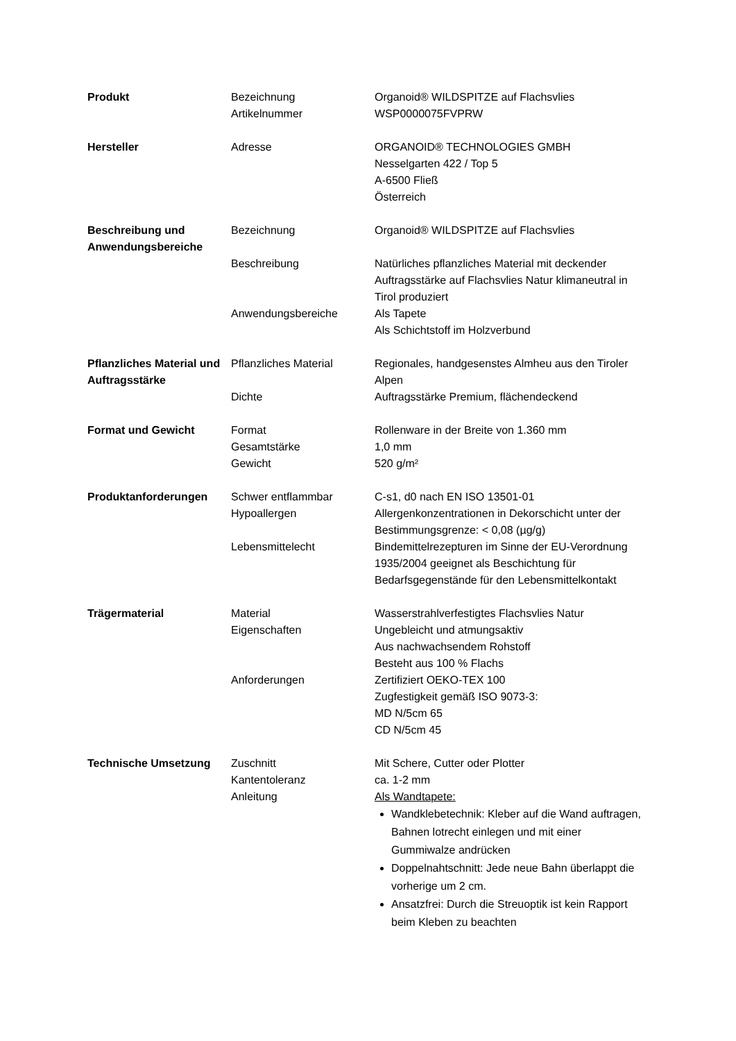| Produkt | Bezeichnung Artikelnummer | Organoid® WILDSPITZE auf Flachsvlies WSP0000075FVPRW |
| Hersteller | Adresse | ORGANOID® TECHNOLOGIES GMBH Nesselgarten 422 / Top 5 A-6500 Fließ Österreich |
| Beschreibung und Anwendungsbereiche | Bezeichnung Beschreibung Anwendungsbereiche | Organoid® WILDSPITZE auf Flachsvlies Natürliches pflanzliches Material mit deckender Auftragsstärke auf Flachsvlies Natur klimaneutral in Tirol produziert Als Tapete Als Schichtstoff im Holzverbund |
| Pflanzliches Material und Auftragsstärke | Pflanzliches Material Dichte | Regionales, handgesenstes Almheu aus den Tiroler Alpen Auftragsstärke Premium, flächendeckend |
| Format und Gewicht | Format Gesamtstärke Gewicht | Rollenware in der Breite von 1.360 mm 1,0 mm 520 g/m² |
| Produktanforderungen | Schwer entflammbar Hypoallergen Lebensmittelecht | C-s1, d0 nach EN ISO 13501-01 Allergenkonzentrationen in Dekorschicht unter der Bestimmungsgrenze: < 0,08 (µg/g) Bindemittelrezepturen im Sinne der EU-Verordnung 1935/2004 geeignet als Beschichtung für Bedarfsgegenstände für den Lebensmittelkontakt |
| Trägermaterial | Material Eigenschaften Anforderungen | Wasserstrahlverfestigtes Flachsvlies Natur Ungebleicht und atmungsaktiv Aus nachwachsendem Rohstoff Besteht aus 100 % Flachs Zertifiziert OEKO-TEX 100 Zugfestigkeit gemäß ISO 9073-3: MD N/5cm 65 CD N/5cm 45 |
| Technische Umsetzung | Zuschnitt Kantentoleranz Anleitung | Mit Schere, Cutter oder Plotter ca. 1-2 mm Als Wandtapete: Wandklebetechnik: Kleber auf die Wand auftragen, Bahnen lotrecht einlegen und mit einer Gummiwalze andrücken Doppelnahtschnitt: Jede neue Bahn überlappt die vorherige um 2 cm. Ansatzfrei: Durch die Streuoptik ist kein Rapport beim Kleben zu beachten |